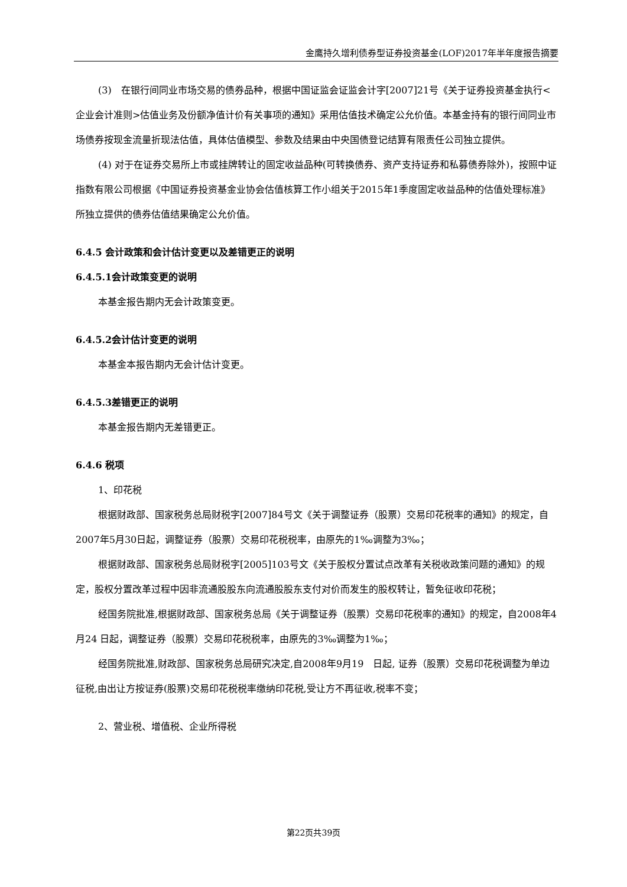金鹰持久增利债券型证券投资基金(LOF)2017年半年度报告摘要
(3)　在银行间同业市场交易的债券品种，根据中国证监会证监会计字[2007]21号《关于证券投资基金执行<企业会计准则>估值业务及份额净值计价有关事项的通知》采用估值技术确定公允价值。本基金持有的银行间同业市场债券按现金流量折现法估值，具体估值模型、参数及结果由中央国债登记结算有限责任公司独立提供。
(4) 对于在证券交易所上市或挂牌转让的固定收益品种(可转换债券、资产支持证券和私募债券除外)，按照中证指数有限公司根据《中国证券投资基金业协会估值核算工作小组关于2015年1季度固定收益品种的估值处理标准》所独立提供的债券估值结果确定公允价值。
6.4.5 会计政策和会计估计变更以及差错更正的说明
6.4.5.1会计政策变更的说明
本基金报告期内无会计政策变更。
6.4.5.2会计估计变更的说明
本基金本报告期内无会计估计变更。
6.4.5.3差错更正的说明
本基金报告期内无差错更正。
6.4.6 税项
1、印花税
根据财政部、国家税务总局财税字[2007]84号文《关于调整证券（股票）交易印花税率的通知》的规定，自2007年5月30日起，调整证券（股票）交易印花税税率，由原先的1‰调整为3‰；
根据财政部、国家税务总局财税字[2005]103号文《关于股权分置试点改革有关税收政策问题的通知》的规定，股权分置改革过程中因非流通股股东向流通股股东支付对价而发生的股权转让，暂免征收印花税；
经国务院批准,根据财政部、国家税务总局《关于调整证券（股票）交易印花税率的通知》的规定，自2008年4月24 日起，调整证券（股票）交易印花税税率，由原先的3‰调整为1‰；
经国务院批准,财政部、国家税务总局研究决定,自2008年9月19　日起, 证券（股票）交易印花税调整为单边征税,由出让方按证券(股票)交易印花税税率缴纳印花税,受让方不再征收,税率不变；
2、营业税、增值税、企业所得税
第22页共39页